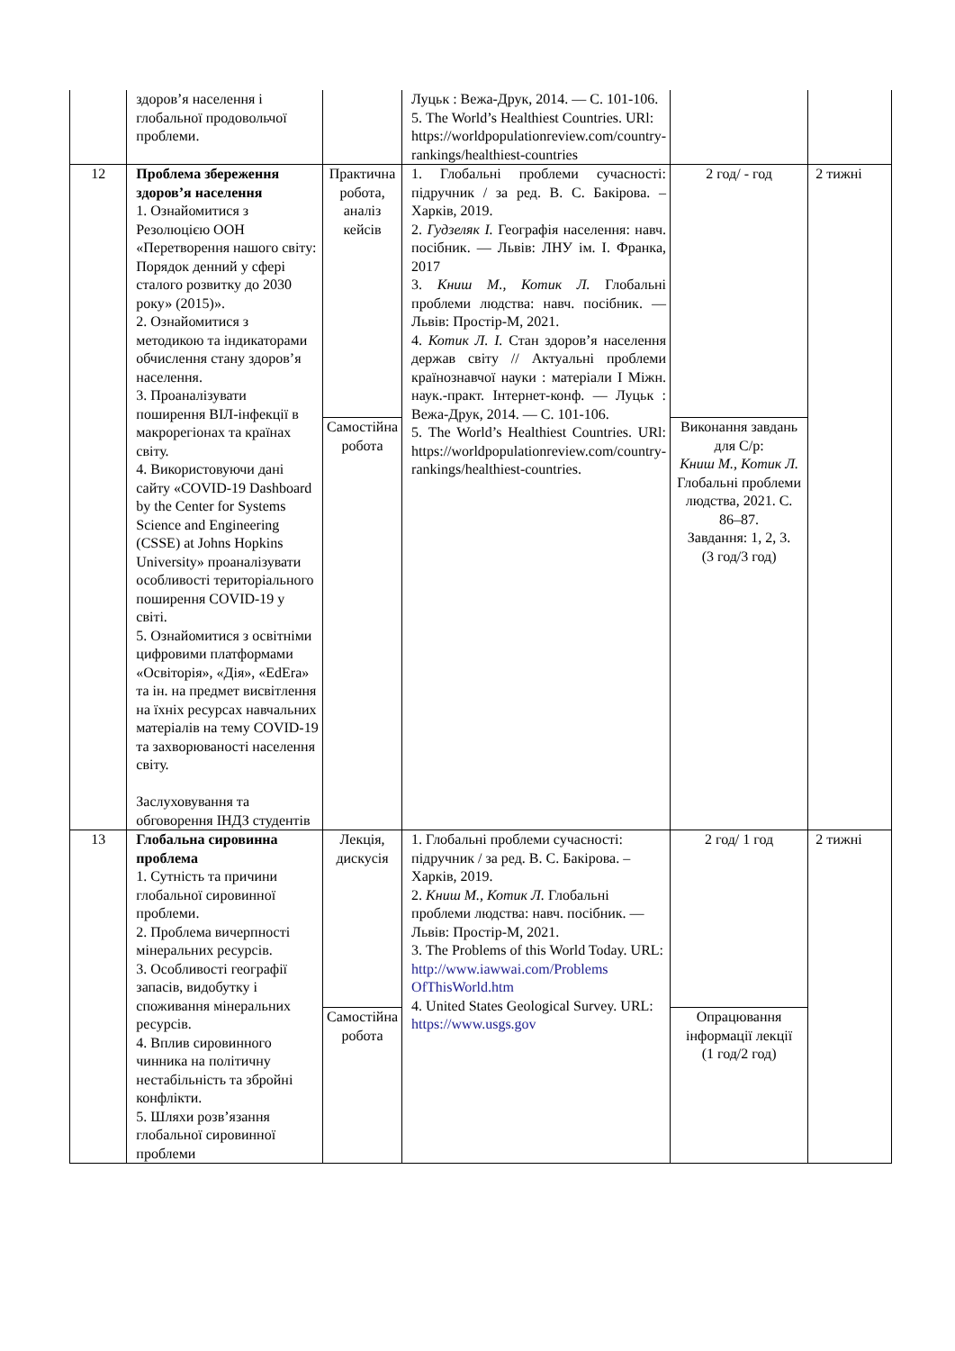| | здоров’я населення і глобальної продовольчої проблеми. | | Луцьк : Вежа-Друк, 2014. — С. 101-106. 5. The World’s Healthiest Countries. URl: https://worldpopulationreview.com/country-rankings/healthiest-countries | | |
| 12 | Проблема збереження здоров’я населення 1. Ознайомитися з Резолюцією ООН «Перетворення нашого світу: Порядок денний у сфері сталого розвитку до 2030 року» (2015)». 2. Ознайомитися з методикою та індикаторами обчислення стану здоров’я населення. 3. Проаналізувати поширення ВІЛ-інфекції в макрорегіонах та країнах світу. 4. Використовуючи дані сайту «COVID-19 Dashboard by the Center for Systems Science and Engineering (CSSE) at Johns Hopkins University» проаналізувати особливості територіального поширення COVID-19 у світі. 5. Ознайомитися з освітніми цифровими платформами «Освіторія», «Дія», «EdEra» та ін. на предмет висвітлення на їхніх ресурсах навчальних матеріалів на тему COVID-19 та захворюваності населення світу. Заслуховування та обговорення ІНДЗ студентів | Практична робота, аналіз кейсів | 1. Глобальні проблеми сучасності: підручник / за ред. В. С. Бакірова. – Харків, 2019. 2. Гудзеляк І. Географія населення: навч. посібник. — Львів: ЛНУ ім. І. Франка, 2017 3. Книш М., Котик Л. Глобальні проблеми людства: навч. посібник. — Львів: Простір-М, 2021. 4. Котик Л. І. Стан здоров’я населення держав світу // Актуальні проблеми країнознавчої науки : матеріали І Міжн. наук.-практ. Інтернет-конф. — Луцьк : Вежа-Друк, 2014. — С. 101-106. 5. The World’s Healthiest Countries. URl: https://worldpopulationreview.com/country-rankings/healthiest-countries. | 2 год/ - год | 2 тижні |
| | | Самостійна робота | | Виконання завдань для С/р: Книш М., Котик Л. Глобальні проблеми людства, 2021. С. 86–87. Завдання: 1, 2, 3. (3 год/3 год) | |
| 13 | Глобальна сировинна проблема 1. Сутність та причини глобальної сировинної проблеми. 2. Проблема вичерпності мінеральних ресурсів. 3. Особливості географії запасів, видобутку і споживання мінеральних ресурсів. 4. Вплив сировинного чинника на політичну нестабільність та збройні конфлікти. 5. Шляхи розв’язання глобальної сировинної проблеми | Лекція, дискусія | 1. Глобальні проблеми сучасності: підручник / за ред. В. С. Бакірова. – Харків, 2019. 2. Книш М., Котик Л. Глобальні проблеми людства: навч. посібник. — Львів: Простір-М, 2021. 3. The Problems of this World Today. URL: http://www.iawwai.com/Problems OfThisWorld.htm 4. United States Geological Survey. URL: https://www.usgs.gov | 2 год/ 1 год | 2 тижні |
| | | Самостійна робота | | Опрацювання інформації лекції (1 год/2 год) | |